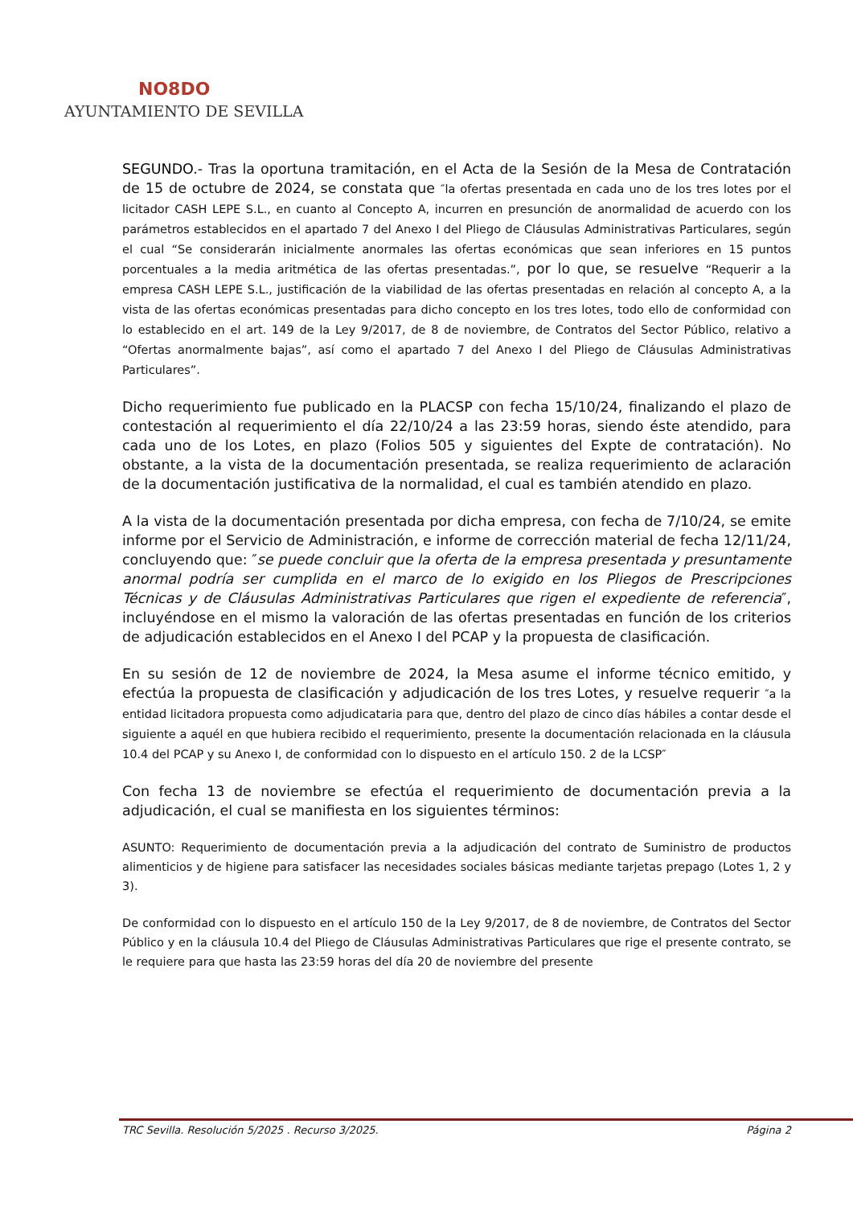NO8DO
AYUNTAMIENTO DE SEVILLA
SEGUNDO.- Tras la oportuna tramitación, en el Acta de la Sesión de la Mesa de Contratación de 15 de octubre de 2024, se constata que ″la ofertas presentada en cada uno de los tres lotes por el licitador CASH LEPE S.L., en cuanto al Concepto A, incurren en presunción de anormalidad de acuerdo con los parámetros establecidos en el apartado 7 del Anexo I del Pliego de Cláusulas Administrativas Particulares, según el cual “Se considerarán inicialmente anormales las ofertas económicas que sean inferiores en 15 puntos porcentuales a la media aritmética de las ofertas presentadas.”, por lo que, se resuelve “Requerir a la empresa CASH LEPE S.L., justificación de la viabilidad de las ofertas presentadas en relación al concepto A, a la vista de las ofertas económicas presentadas para dicho concepto en los tres lotes, todo ello de conformidad con lo establecido en el art. 149 de la Ley 9/2017, de 8 de noviembre, de Contratos del Sector Público, relativo a “Ofertas anormalmente bajas”, así como el apartado 7 del Anexo I del Pliego de Cláusulas Administrativas Particulares”.
Dicho requerimiento fue publicado en la PLACSP con fecha 15/10/24, finalizando el plazo de contestación al requerimiento el día 22/10/24 a las 23:59 horas, siendo éste atendido, para cada uno de los Lotes, en plazo (Folios 505 y siguientes del Expte de contratación). No obstante, a la vista de la documentación presentada, se realiza requerimiento de aclaración de la documentación justificativa de la normalidad, el cual es también atendido en plazo.
A la vista de la documentación presentada por dicha empresa, con fecha de 7/10/24, se emite informe por el Servicio de Administración, e informe de corrección material de fecha 12/11/24, concluyendo que: ″se puede concluir que la oferta de la empresa presentada y presuntamente anormal podría ser cumplida en el marco de lo exigido en los Pliegos de Prescripciones Técnicas y de Cláusulas Administrativas Particulares que rigen el expediente de referencia″, incluyéndose en el mismo la valoración de las ofertas presentadas en función de los criterios de adjudicación establecidos en el Anexo I del PCAP y la propuesta de clasificación.
En su sesión de 12 de noviembre de 2024, la Mesa asume el informe técnico emitido, y efectúa la propuesta de clasificación y adjudicación de los tres Lotes, y resuelve requerir ″a la entidad licitadora propuesta como adjudicataria para que, dentro del plazo de cinco días hábiles a contar desde el siguiente a aquél en que hubiera recibido el requerimiento, presente la documentación relacionada en la cláusula 10.4 del PCAP y su Anexo I, de conformidad con lo dispuesto en el artículo 150. 2 de la LCSP″
Con fecha 13 de noviembre se efectúa el requerimiento de documentación previa a la adjudicación, el cual se manifiesta en los siguientes términos:
ASUNTO: Requerimiento de documentación previa a la adjudicación del contrato de Suministro de productos alimenticios y de higiene para satisfacer las necesidades sociales básicas mediante tarjetas prepago (Lotes 1, 2 y 3).
De conformidad con lo dispuesto en el artículo 150 de la Ley 9/2017, de 8 de noviembre, de Contratos del Sector Público y en la cláusula 10.4 del Pliego de Cláusulas Administrativas Particulares que rige el presente contrato, se le requiere para que hasta las 23:59 horas del día 20 de noviembre del presente
TRC Sevilla. Resolución 5/2025 . Recurso 3/2025. Página 2